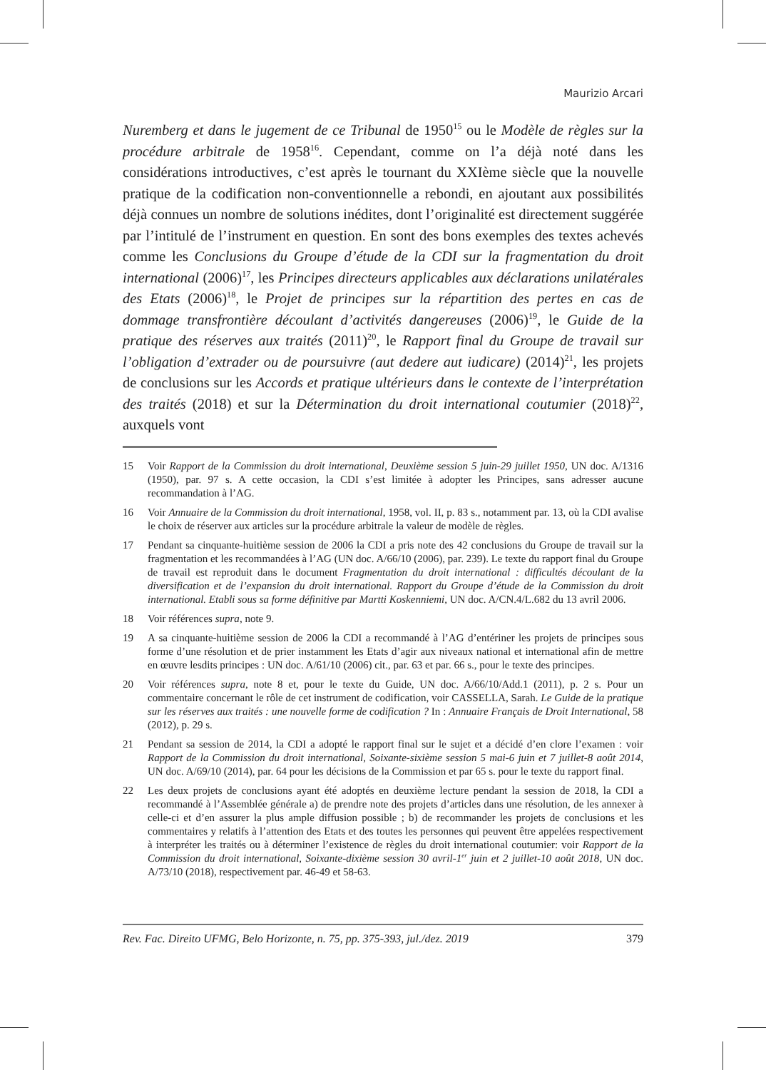Maurizio Arcari
Nuremberg et dans le jugement de ce Tribunal de 1950<sup>15</sup> ou le Modèle de règles sur la procédure arbitrale de 1958<sup>16</sup>. Cependant, comme on l’a déjà noté dans les considérations introductives, c’est après le tournant du XXIème siècle que la nouvelle pratique de la codification non-conventionnelle a rebondi, en ajoutant aux possibilités déjà connues un nombre de solutions inédites, dont l’originalité est directement suggérée par l’intitulé de l’instrument en question. En sont des bons exemples des textes achevés comme les Conclusions du Groupe d’étude de la CDI sur la fragmentation du droit international (2006)<sup>17</sup>, les Principes directeurs applicables aux déclarations unilatérales des Etats (2006)<sup>18</sup>, le Projet de principes sur la répartition des pertes en cas de dommage transfrontière découlant d’activités dangereuses (2006)<sup>19</sup>, le Guide de la pratique des réserves aux traités (2011)<sup>20</sup>, le Rapport final du Groupe de travail sur l’obligation d’extrader ou de poursuivre (aut dedere aut iudicare) (2014)<sup>21</sup>, les projets de conclusions sur les Accords et pratique ultérieurs dans le contexte de l’interprétation des traités (2018) et sur la Détermination du droit international coutumier (2018)<sup>22</sup>, auxquels vont
15 Voir Rapport de la Commission du droit international, Deuxième session 5 juin-29 juillet 1950, UN doc. A/1316 (1950), par. 97 s. A cette occasion, la CDI s’est limitée à adopter les Principes, sans adresser aucune recommandation à l’AG.
16 Voir Annuaire de la Commission du droit international, 1958, vol. II, p. 83 s., notamment par. 13, où la CDI avalise le choix de réserver aux articles sur la procédure arbitrale la valeur de modèle de règles.
17 Pendant sa cinquante-huitième session de 2006 la CDI a pris note des 42 conclusions du Groupe de travail sur la fragmentation et les recommandées à l’AG (UN doc. A/66/10 (2006), par. 239). Le texte du rapport final du Groupe de travail est reproduit dans le document Fragmentation du droit international : difficultés découlant de la diversification et de l’expansion du droit international. Rapport du Groupe d’étude de la Commission du droit international. Etabli sous sa forme définitive par Martti Koskenniemi, UN doc. A/CN.4/L.682 du 13 avril 2006.
18 Voir références supra, note 9.
19 A sa cinquante-huitième session de 2006 la CDI a recommandé à l’AG d’entériner les projets de principes sous forme d’une résolution et de prier instamment les Etats d’agir aux niveaux national et international afin de mettre en œuvre lesdits principes : UN doc. A/61/10 (2006) cit., par. 63 et par. 66 s., pour le texte des principes.
20 Voir références supra, note 8 et, pour le texte du Guide, UN doc. A/66/10/Add.1 (2011), p. 2 s. Pour un commentaire concernant le rôle de cet instrument de codification, voir CASSELLA, Sarah. Le Guide de la pratique sur les réserves aux traités : une nouvelle forme de codification ? In : Annuaire Français de Droit International, 58 (2012), p. 29 s.
21 Pendant sa session de 2014, la CDI a adopté le rapport final sur le sujet et a décidé d’en clore l’examen : voir Rapport de la Commission du droit international, Soixante-sixième session 5 mai-6 juin et 7 juillet-8 août 2014, UN doc. A/69/10 (2014), par. 64 pour les décisions de la Commission et par 65 s. pour le texte du rapport final.
22 Les deux projets de conclusions ayant été adoptés en deuxième lecture pendant la session de 2018, la CDI a recommandé à l’Assemblée générale a) de prendre note des projets d’articles dans une résolution, de les annexer à celle-ci et d’en assurer la plus ample diffusion possible ; b) de recommander les projets de conclusions et les commentaires y relatifs à l’attention des Etats et des toutes les personnes qui peuvent être appelées respectivement à interpréter les traités ou à déterminer l’existence de règles du droit international coutumier: voir Rapport de la Commission du droit international, Soixante-dixième session 30 avril-1<sup>er</sup> juin et 2 juillet-10 août 2018, UN doc. A/73/10 (2018), respectivement par. 46-49 et 58-63.
Rev. Fac. Direito UFMG, Belo Horizonte, n. 75, pp. 375-393, jul./dez. 2019 379